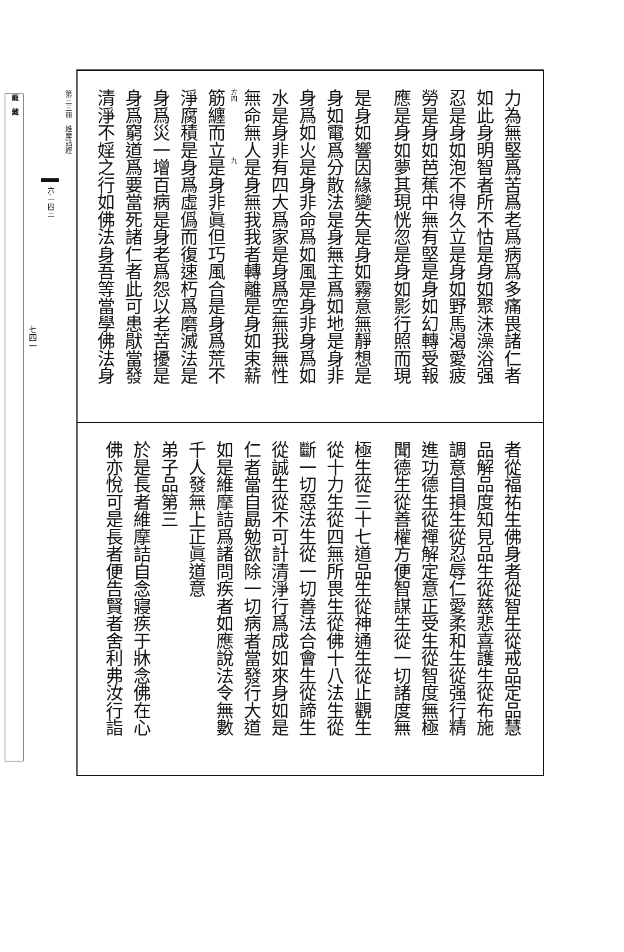力為無堅爲苦爲老爲病爲多痛畏諸仁者
如此身明智者所不怙是身如聚沫澡浴强
忍是身如泡不得久立是身如野馬渴愛疲
勞是身如芭蕉中無有堅是身如幻轉受報
應是身如夢其現恍忽是身如影行照而現
是身如響因緣變失是身如霧意無靜想是
身如電爲分散法是身無主爲如地是身非
身爲如火是身非命爲如風是身非身爲如
水是身非有四大爲家是身爲空無我無性
無命無人是身無我我者轉離是身如束薪
方四　　　　　　　　　九
筋纏而立是身非眞但巧風合是身爲荒不
淨腐積是身爲虛僞而復速朽爲磨滅法是
身爲災一增百病是身老爲怨以老苦擾是
身爲窮道爲要當死諸仁者此可患猒當發
清淨不婬之行如佛法身吾等當學佛法身
者從福祐生佛身者從智生從戒品定品慧
品解品度知見品生從慈悲喜護生從布施
調意自損生從忍辱仁愛柔和生從强行精
進功德生從禪解定意正受生從智度無極
聞德生從善權方便智謀生從一切諸度無
極生從三十七道品生從神通生從止觀生
從十力生從四無所畏生從佛十八法生從
斷一切惡法生從一切善法合會生從諦生
從誠生從不可計清淨行爲成如來身如是
仁者當自勗勉欲除一切病者當發行大道
如是維摩詰爲諸問疾者如應說法令無數
千人發無上正眞道意
弟子品第三
於是長者維摩詰自念寢疾于牀念佛在心
佛亦悅可是長者便告賢者舍利弗汝行詣
第三三冊　維摩詰經
六·一四三
七四一
龍　藏